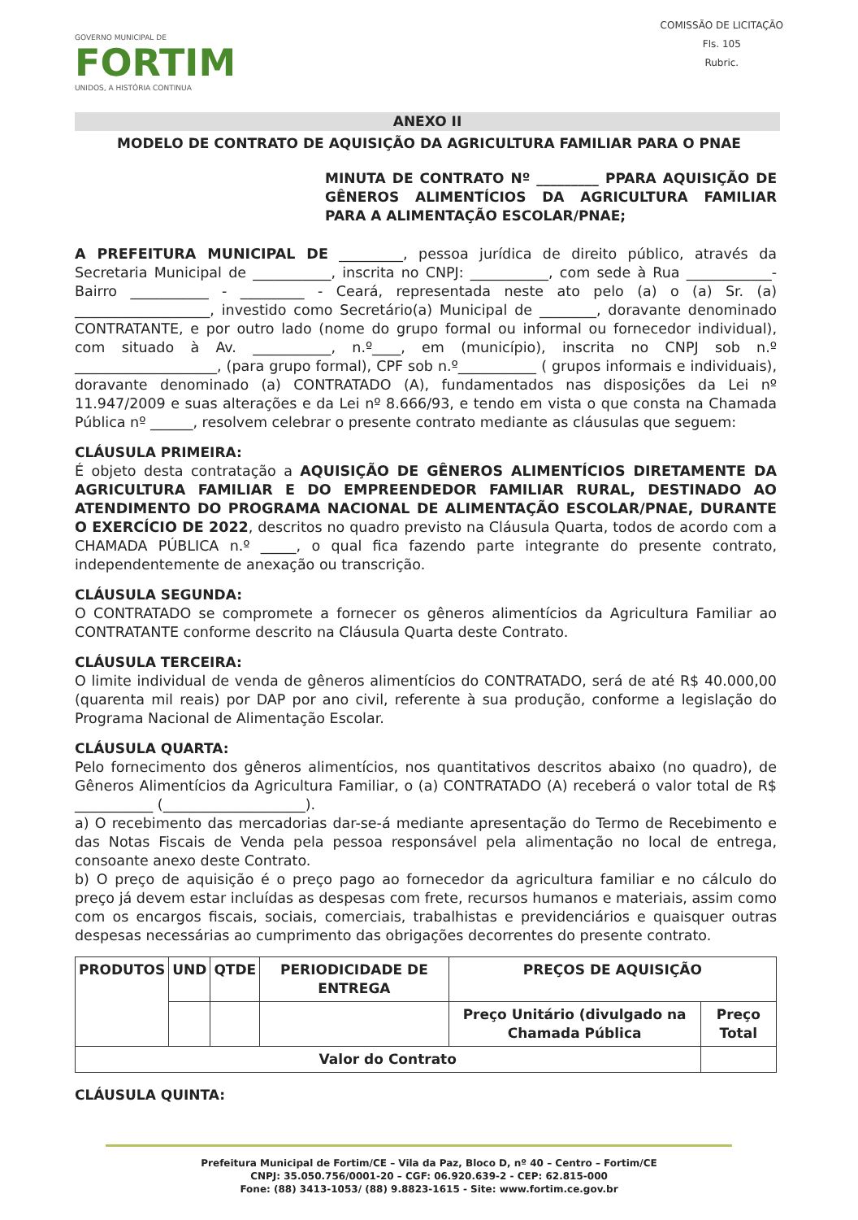GOVERNO MUNICIPAL DE
FORTIM
UNIDOS, A HISTÓRIA CONTINUA
COMISSÃO DE LICITAÇÃO
Fls. 105
Rubric.
ANEXO II
MODELO DE CONTRATO DE AQUISIÇÃO DA AGRICULTURA FAMILIAR PARA O PNAE
MINUTA DE CONTRATO Nº _________ PPARA AQUISIÇÃO DE GÊNEROS ALIMENTÍCIOS DA AGRICULTURA FAMILIAR PARA A ALIMENTAÇÃO ESCOLAR/PNAE;
A PREFEITURA MUNICIPAL DE _________, pessoa jurídica de direito público, através da Secretaria Municipal de ___________, inscrita no CNPJ: ___________, com sede à Rua ____________- Bairro ___________ - _________ - Ceará, representada neste ato pelo (a) o (a) Sr. (a) ___________________, investido como Secretário(a) Municipal de ________, doravante denominado CONTRATANTE, e por outro lado (nome do grupo formal ou informal ou fornecedor individual), com situado à Av. ___________, n.º____, em (município), inscrita no CNPJ sob n.º ____________________, (para grupo formal), CPF sob n.º___________ ( grupos informais e individuais), doravante denominado (a) CONTRATADO (A), fundamentados nas disposições da Lei nº 11.947/2009 e suas alterações e da Lei nº 8.666/93, e tendo em vista o que consta na Chamada Pública nº ______, resolvem celebrar o presente contrato mediante as cláusulas que seguem:
CLÁUSULA PRIMEIRA:
É objeto desta contratação a AQUISIÇÃO DE GÊNEROS ALIMENTÍCIOS DIRETAMENTE DA AGRICULTURA FAMILIAR E DO EMPREENDEDOR FAMILIAR RURAL, DESTINADO AO ATENDIMENTO DO PROGRAMA NACIONAL DE ALIMENTAÇÃO ESCOLAR/PNAE, DURANTE O EXERCÍCIO DE 2022, descritos no quadro previsto na Cláusula Quarta, todos de acordo com a CHAMADA PÚBLICA n.º _____, o qual fica fazendo parte integrante do presente contrato, independentemente de anexação ou transcrição.
CLÁUSULA SEGUNDA:
O CONTRATADO se compromete a fornecer os gêneros alimentícios da Agricultura Familiar ao CONTRATANTE conforme descrito na Cláusula Quarta deste Contrato.
CLÁUSULA TERCEIRA:
O limite individual de venda de gêneros alimentícios do CONTRATADO, será de até R$ 40.000,00 (quarenta mil reais) por DAP por ano civil, referente à sua produção, conforme a legislação do Programa Nacional de Alimentação Escolar.
CLÁUSULA QUARTA:
Pelo fornecimento dos gêneros alimentícios, nos quantitativos descritos abaixo (no quadro), de Gêneros Alimentícios da Agricultura Familiar, o (a) CONTRATADO (A) receberá o valor total de R$ ___________ (____________________).
a) O recebimento das mercadorias dar-se-á mediante apresentação do Termo de Recebimento e das Notas Fiscais de Venda pela pessoa responsável pela alimentação no local de entrega, consoante anexo deste Contrato.
b) O preço de aquisição é o preço pago ao fornecedor da agricultura familiar e no cálculo do preço já devem estar incluídas as despesas com frete, recursos humanos e materiais, assim como com os encargos fiscais, sociais, comerciais, trabalhistas e previdenciários e quaisquer outras despesas necessárias ao cumprimento das obrigações decorrentes do presente contrato.
| PRODUTOS | UND | QTDE | PERIODICIDADE DE ENTREGA | PREÇOS DE AQUISIÇÃO | |
| --- | --- | --- | --- | --- | --- |
| | | | | Preço Unitário (divulgado na Chamada Pública | Preço Total |
| Valor do Contrato | | | | | |
CLÁUSULA QUINTA:
Prefeitura Municipal de Fortim/CE – Vila da Paz, Bloco D, nº 40 – Centro – Fortim/CE
CNPJ: 35.050.756/0001-20 – CGF: 06.920.639-2 - CEP: 62.815-000
Fone: (88) 3413-1053/ (88) 9.8823-1615 - Site: www.fortim.ce.gov.br